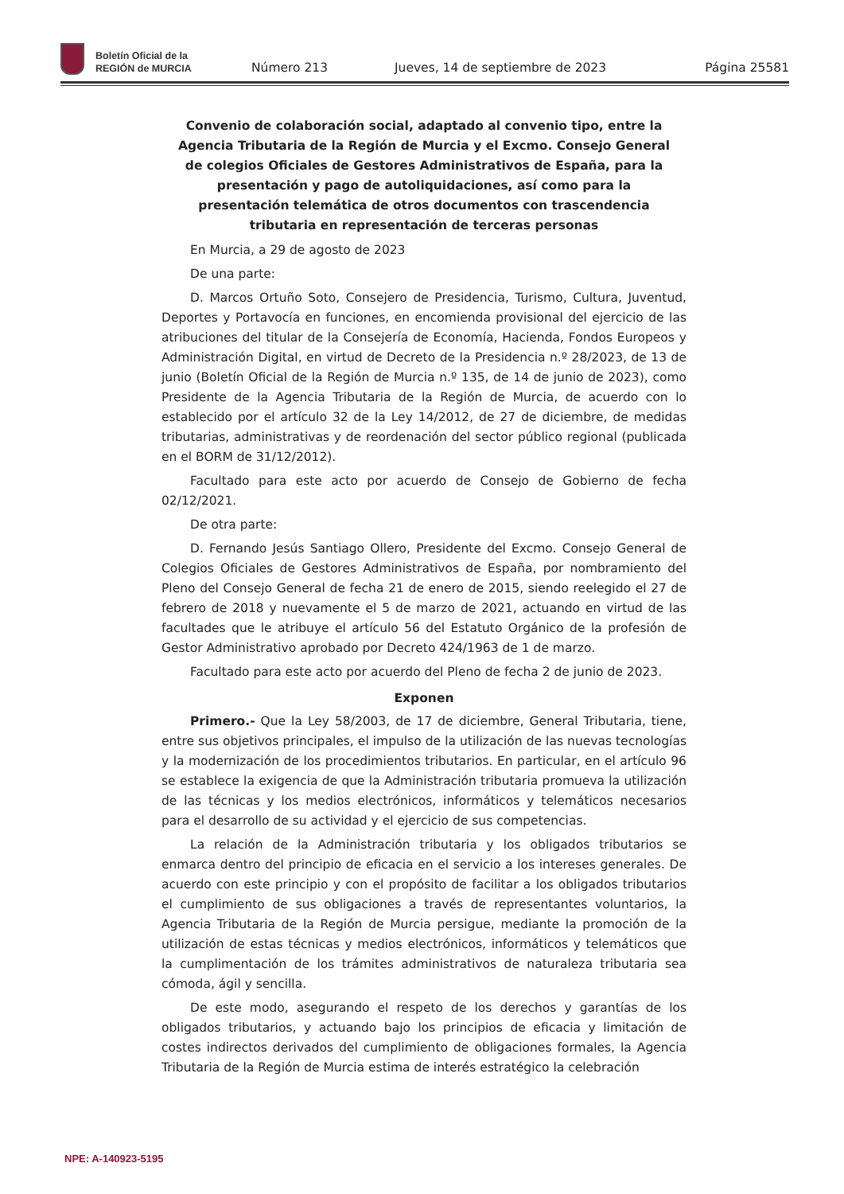Boletín Oficial de la
REGIÓN de MURCIA
Número 213
Jueves, 14 de septiembre de 2023
Página 25581
Convenio de colaboración social, adaptado al convenio tipo, entre la Agencia Tributaria de la Región de Murcia y el Excmo. Consejo General de colegios Oficiales de Gestores Administrativos de España, para la presentación y pago de autoliquidaciones, así como para la presentación telemática de otros documentos con trascendencia tributaria en representación de terceras personas
En Murcia, a 29 de agosto de 2023
De una parte:
D. Marcos Ortuño Soto, Consejero de Presidencia, Turismo, Cultura, Juventud, Deportes y Portavocía en funciones, en encomienda provisional del ejercicio de las atribuciones del titular de la Consejería de Economía, Hacienda, Fondos Europeos y Administración Digital, en virtud de Decreto de la Presidencia n.º 28/2023, de 13 de junio (Boletín Oficial de la Región de Murcia n.º 135, de 14 de junio de 2023), como Presidente de la Agencia Tributaria de la Región de Murcia, de acuerdo con lo establecido por el artículo 32 de la Ley 14/2012, de 27 de diciembre, de medidas tributarias, administrativas y de reordenación del sector público regional (publicada en el BORM de 31/12/2012).
Facultado para este acto por acuerdo de Consejo de Gobierno de fecha 02/12/2021.
De otra parte:
D. Fernando Jesús Santiago Ollero, Presidente del Excmo. Consejo General de Colegios Oficiales de Gestores Administrativos de España, por nombramiento del Pleno del Consejo General de fecha 21 de enero de 2015, siendo reelegido el 27 de febrero de 2018 y nuevamente el 5 de marzo de 2021, actuando en virtud de las facultades que le atribuye el artículo 56 del Estatuto Orgánico de la profesión de Gestor Administrativo aprobado por Decreto 424/1963 de 1 de marzo.
Facultado para este acto por acuerdo del Pleno de fecha 2 de junio de 2023.
Exponen
Primero.- Que la Ley 58/2003, de 17 de diciembre, General Tributaria, tiene, entre sus objetivos principales, el impulso de la utilización de las nuevas tecnologías y la modernización de los procedimientos tributarios. En particular, en el artículo 96 se establece la exigencia de que la Administración tributaria promueva la utilización de las técnicas y los medios electrónicos, informáticos y telemáticos necesarios para el desarrollo de su actividad y el ejercicio de sus competencias.
La relación de la Administración tributaria y los obligados tributarios se enmarca dentro del principio de eficacia en el servicio a los intereses generales. De acuerdo con este principio y con el propósito de facilitar a los obligados tributarios el cumplimiento de sus obligaciones a través de representantes voluntarios, la Agencia Tributaria de la Región de Murcia persigue, mediante la promoción de la utilización de estas técnicas y medios electrónicos, informáticos y telemáticos que la cumplimentación de los trámites administrativos de naturaleza tributaria sea cómoda, ágil y sencilla.
De este modo, asegurando el respeto de los derechos y garantías de los obligados tributarios, y actuando bajo los principios de eficacia y limitación de costes indirectos derivados del cumplimiento de obligaciones formales, la Agencia Tributaria de la Región de Murcia estima de interés estratégico la celebración
NPE: A-140923-5195